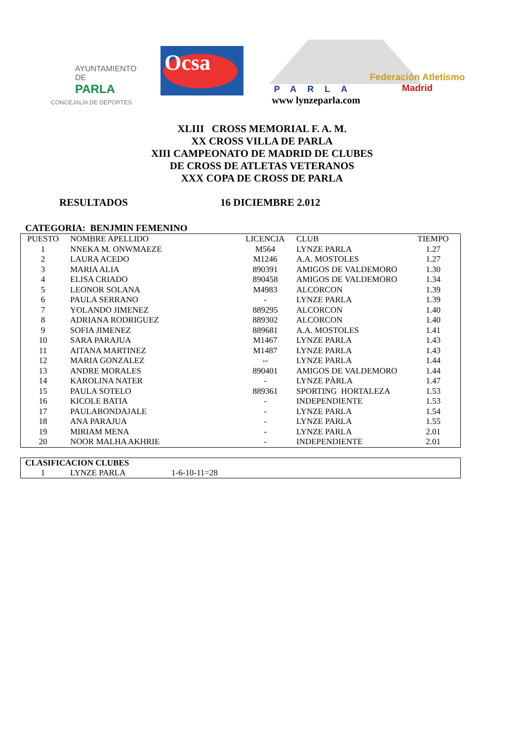AYUNTAMIENTO DE
PARLA
CONCEJALÍA DE DEPORTES
Ocsa
PARLA
www lynzeparla.com
Federación Atletismo
Madrid
XLIII CROSS MEMORIAL F. A. M.
XX CROSS VILLA DE PARLA
XIII CAMPEONATO DE MADRID DE CLUBES
DE CROSS DE ATLETAS VETERANOS
XXX COPA DE CROSS DE PARLA
RESULTADOS 16 DICIEMBRE 2.012
CATEGORIA: BENJMIN FEMENINO
| PUESTO | NOMBRE APELLIDO | LICENCIA | CLUB | TIEMPO |
| --- | --- | --- | --- | --- |
| 1 | NNEKA M. ONWMAEZE | M564 | LYNZE PARLA | 1.27 |
| 2 | LAURA ACEDO | M1246 | A.A. MOSTOLES | 1.27 |
| 3 | MARIA ALIA | 890391 | AMIGOS DE VALDEMORO | 1.30 |
| 4 | ELISA CRIADO | 890458 | AMIGOS DE VALDEMORO | 1.34 |
| 5 | LEONOR SOLANA | M4983 | ALCORCON | 1.39 |
| 6 | PAULA SERRANO | - | LYNZE PARLA | 1.39 |
| 7 | YOLANDO JIMENEZ | 889295 | ALCORCON | 1.40 |
| 8 | ADRIANA RODRIGUEZ | 889302 | ALCORCON | 1.40 |
| 9 | SOFIA JIMENEZ | 889681 | A.A. MOSTOLES | 1.41 |
| 10 | SARA PARAJUA | M1467 | LYNZE PARLA | 1.43 |
| 11 | AITANA MARTINEZ | M1487 | LYNZE PARLA | 1.43 |
| 12 | MARIA GONZALEZ | -- | LYNZE PARLA | 1.44 |
| 13 | ANDRE MORALES | 890401 | AMIGOS DE VALDEMORO | 1.44 |
| 14 | KAROLINA NATER | - | LYNZE PÀRLA | 1.47 |
| 15 | PAULA SOTELO | 889361 | SPORTING HORTALEZA | 1.53 |
| 16 | KICOLE BATIA | - | INDEPENDIENTE | 1.53 |
| 17 | PAULABONDAJALE | - | LYNZE PARLA | 1.54 |
| 18 | ANA PARAJUA | - | LYNZE PARLA | 1.55 |
| 19 | MIRIAM MENA | - | LYNZE PARLA | 2.01 |
| 20 | NOOR MALHA AKHRIE | - | INDEPENDIENTE | 2.01 |
CLASIFICACION CLUBES
1 LYNZE PARLA 1-6-10-11=28